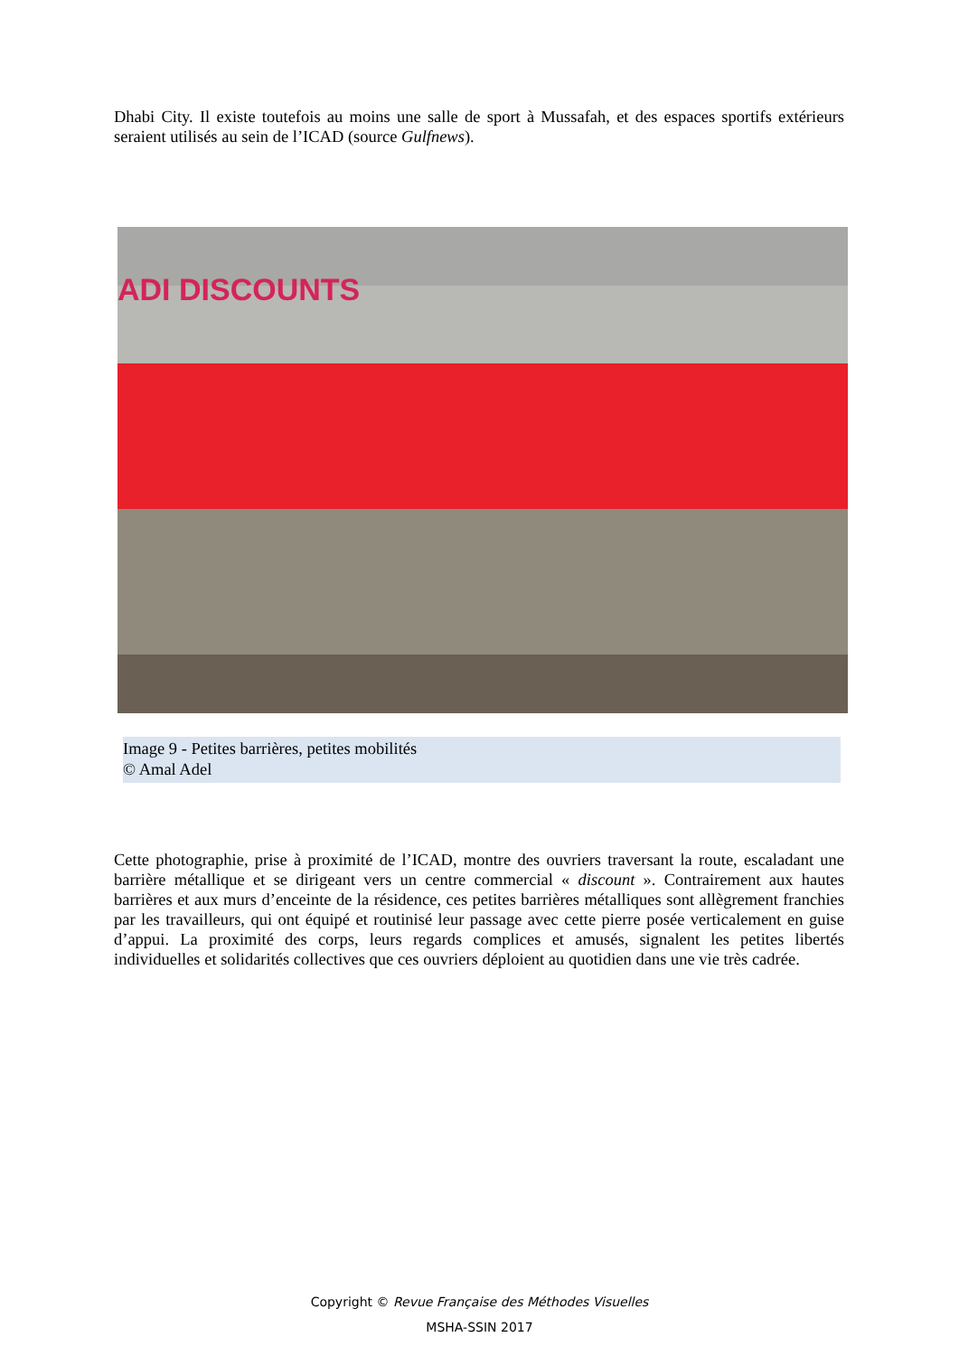Dhabi City. Il existe toutefois au moins une salle de sport à Mussafah, et des espaces sportifs extérieurs seraient utilisés au sein de l’ICAD (source Gulfnews).
ADI DISCOUNTS
Image 9 - Petites barrières, petites mobilités
© Amal Adel
Cette photographie, prise à proximité de l’ICAD, montre des ouvriers traversant la route, escaladant une barrière métallique et se dirigeant vers un centre commercial « discount ». Contrairement aux hautes barrières et aux murs d’enceinte de la résidence, ces petites barrières métalliques sont allègrement franchies par les travailleurs, qui ont équipé et routinisé leur passage avec cette pierre posée verticalement en guise d’appui. La proximité des corps, leurs regards complices et amusés, signalent les petites libertés individuelles et solidarités collectives que ces ouvriers déploient au quotidien dans une vie très cadrée.
Copyright © Revue Française des Méthodes Visuelles
MSHA-SSIN 2017